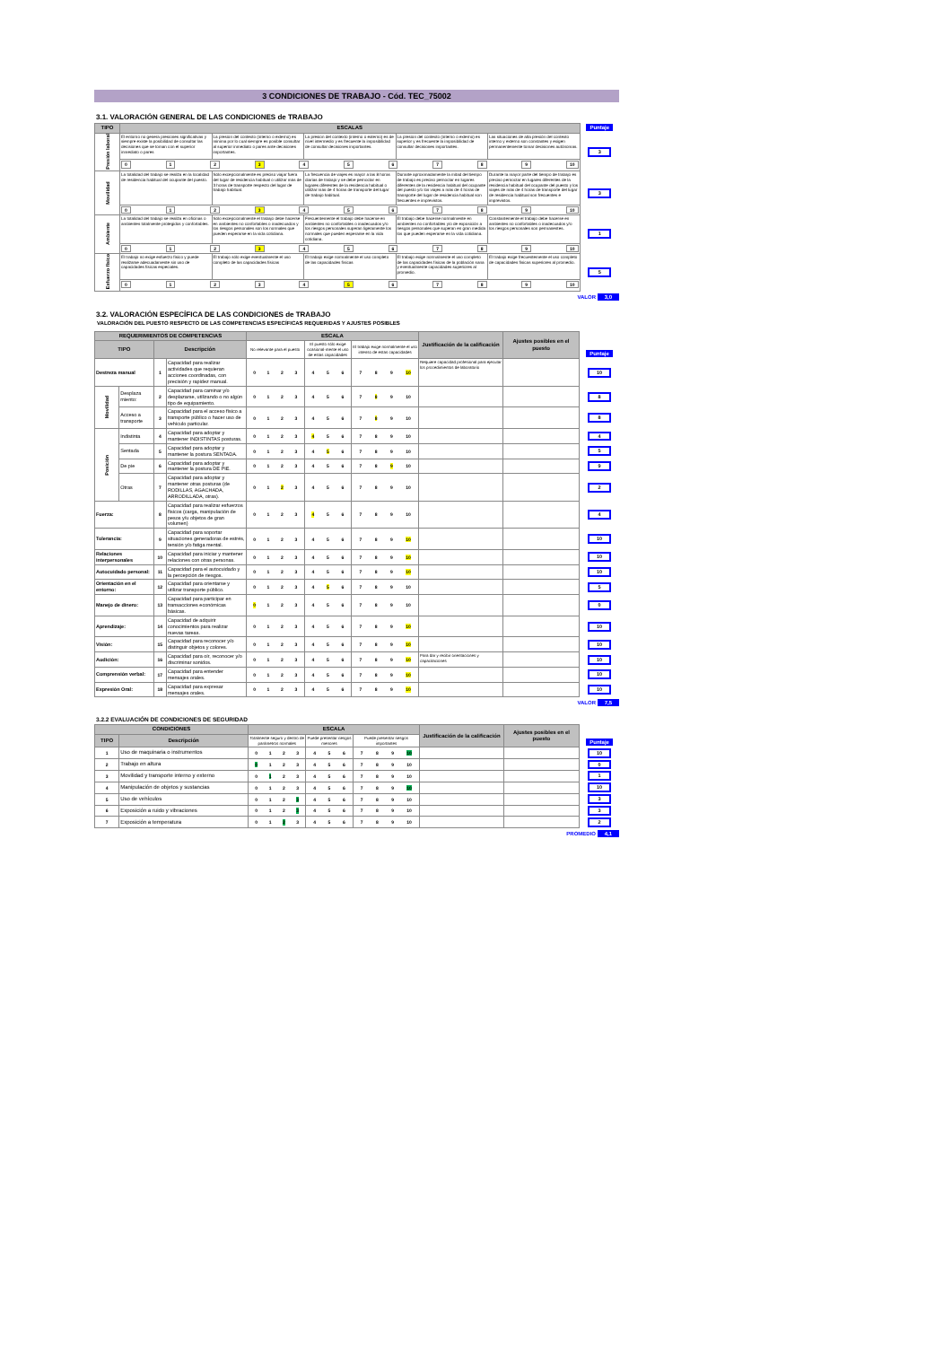3 CONDICIONES DE TRABAJO - Cód. TEC_75002
3.1. VALORACIÓN GENERAL DE LAS CONDICIONES de TRABAJO
| TIPO | ESCALAS | | | | | Puntaje |
| Presión laboral | El entorno no genera presiones significativas y siempre existe la posibilidad de consultar las decisiones que se toman con el superior inmediato o pares | La presion del contexto (interno o externo) es minima por lo cual siempre es posible consultar al superior inmediato o pares ante decisiones importantes. | La presion del contexto (interno o externo) es de nivel intermedio y es frecuente la imposibilidad de consultar decisiones importantes. | La presion del contexto (interno o externo) es superior y es frecuente la imposibilidad de consultar decisiones importantes. | Las situaciones de alta presión del contexto interno y externo son constantes y exigen permanentemente tomar decisiones autónomas. | 3 |
| | 0 1 2 3 4 5 6 7 8 9 10 | | | | | |
| Movilidad | La totalidad del trabajo se realiza en la localidad de residencia habitual del ocupante del puesto. | Sólo excepcionalmente es preciso viajar fuera del lugar de residencia habitual o utilizar más de 3 horas de transporte respecto del lugar de trabajo habitual. | La frecuencia de viajes es mayor a las 8 horas diarias de trabajo y se debe pernoctar en lugares diferentes de la residencia habitual o utilizar más de 4 horas de transporte del lugar de trabajo habitual. | Durante aproximadamente la mitad del tiempo de trabajo es preciso pernoctar en lugares diferentes de la residencia habitual del ocupante del puesto y/o los viajes a más de 4 horas de transporte del lugar de residencia habitual son frecuentes e imprevistos. | Durante la mayor parte del tiempo de trabajo es preciso pernoctar en lugares diferentes de la residencia habitual del ocupante del puesto y los viajes de más de 4 horas de transporte del lugar de residencia habitual son frecuentes e imprevistos. | 3 |
| | 0 1 2 3 4 5 6 7 8 9 10 | | | | | |
| Ambiente | La totalidad del trabajo se realiza en oficinas o ambientes totalmente protegidos y confortables. | Sólo excepcionalmente el trabajo debe hacerse en ambientes no confortables o inadecuados y los riesgos personales son los normales que pueden esperarse en la vida cotidiana. | Frecuentemente el trabajo debe hacerse en ambientes no confortables o inadecuados y/o los riesgos personales superan ligeramente los normales que pueden esperarse en la vida cotidiana. | El trabajo debe hacerse normalmente en ambientes no confortables y/o de exposición a riesgos personales que superan en gran medida los que pueden esperarse en la vida cotidiana. | Constantemente el trabajo debe hacerse en ambientes no confortables o inadecuados y/o los riesgos personales son permanentes. | 1 |
| | 0 1 2 3 4 5 6 7 8 9 10 | | | | | |
| Esfuerzo físico | El trabajo no exige esfuerzo físico y puede realizarse adecuadamente sin uso de capacidades físicas especiales. | El trabajo sólo exige eventualmente el uso completo de las capacidades físicas | El trabajo exige normalmente el uso completo de las capacidades físicas | El trabajo exige normalmente el uso completo de las capacidades físicas de la población sana y eventualmente capacidades superiores al promedio. | El trabajo exige frecuentemente el uso completo de capacidades físicas superiores al promedio. | 5 |
| | 0 1 2 3 4 5 6 7 8 9 10 | | | | | |
VALOR 3,0
3.2. VALORACIÓN ESPECÍFICA DE LAS CONDICIONES de TRABAJO
VALORACIÓN DEL PUESTO RESPECTO DE LAS COMPETENCIAS ESPECÍFICAS REQUERIDAS Y AJUSTES POSIBLES
| REQUERIMIENTOS DE COMPETENCIAS | | | | ESCALA | | | Justificación de la calificación | Ajustes posibles en el puesto | Puntaje |
| TIPO | | Descripción | | No relevante para el puesto | El puesto sólo exige ocasional-mente el uso de estas capacidades | El trabajo exige normalmente el uso intenso de estas capacidades | | | |
| Destreza manual | | 1 | Capacidad para realizar actividades que requieran acciones coordinadas, con precisión y rapidez manual. | 0 1 2 3 | 4 5 6 | 7 8 9 10 | Requiere capacidad profesional para ejecutar los procedimientos de laboratorio | | 10 |
| Movilidad | Desplaza miento: | 2 | Capacidad para caminar y/o desplazarse, utilizando o no algún tipo de equipamiento. | 0 1 2 3 | 4 5 6 | 7 8 9 10 | | | 8 |
| | Acceso a transporte | 3 | Capacidad para el acceso físico a transporte público o hacer uso de vehículo particular. | 0 1 2 3 | 4 5 6 | 7 8 9 10 | | | 8 |
| Posición | Indistinta | 4 | Capacidad para adoptar y mantener INDISTINTAS posturas. | 0 1 2 3 | 4 5 6 | 7 8 9 10 | | | 4 |
| | Sentada | 5 | Capacidad para adoptar y mantener la postura SENTADA. | 0 1 2 3 | 4 5 6 | 7 8 9 10 | | | 5 |
| | De pie | 6 | Capacidad para adoptar y mantener la postura DE PIE. | 0 1 2 3 | 4 5 6 | 7 8 9 10 | | | 9 |
| | Otras | 7 | Capacidad para adoptar y mantener otras posturas (de RODILLAS, AGACHADA, ARRODILLADA, otras). | 0 1 2 3 | 4 5 6 | 7 8 9 10 | | | 2 |
| Fuerza: | | 8 | Capacidad para realizar esfuerzos físicos (carga, manipulación de pesos y/u objetos de gran volumen) | 0 1 2 3 | 4 5 6 | 7 8 9 10 | | | 4 |
| Tolerancia: | | 9 | Capacidad para soportar situaciones generadoras de estrés, tensión y/o fatiga mental. | 0 1 2 3 | 4 5 6 | 7 8 9 10 | | | 10 |
| Relaciones interpersonales | | 10 | Capacidad para iniciar y mantener relaciones con otras personas. | 0 1 2 3 | 4 5 6 | 7 8 9 10 | | | 10 |
| Autocuidado personal: | | 11 | Capacidad para el autocuidado y la percepción de riesgos. | 0 1 2 3 | 4 5 6 | 7 8 9 10 | | | 10 |
| Orientación en el entorno: | | 12 | Capacidad para orientarse y utilizar transporte público. | 0 1 2 3 | 4 5 6 | 7 8 9 10 | | | 5 |
| Manejo de dinero: | | 13 | Capacidad para participar en transacciones económicas básicas. | 0 1 2 3 | 4 5 6 | 7 8 9 10 | | | 0 |
| Aprendizaje: | | 14 | Capacidad de adquirir conocimientos para realizar nuevas tareas. | 0 1 2 3 | 4 5 6 | 7 8 9 10 | | | 10 |
| Visión: | | 15 | Capacidad para reconocer y/o distinguir objetos y colores. | 0 1 2 3 | 4 5 6 | 7 8 9 10 | | | 10 |
| Audición: | | 16 | Capacidad para oír, reconocer y/o discriminar sonidos. | 0 1 2 3 | 4 5 6 | 7 8 9 10 | Para dar y recibir orientaciones y capacitaciones | | 10 |
| Comprensión verbal: | | 17 | Capacidad para entender mensajes orales. | 0 1 2 3 | 4 5 6 | 7 8 9 10 | | | 10 |
| Expresión Oral: | | 18 | Capacidad para expresar mensajes orales. | 0 1 2 3 | 4 5 6 | 7 8 9 10 | | | 10 |
VALOR 7,5
3.2.2 EVALUACIÓN DE CONDICIONES DE SEGURIDAD
| CONDICIONES | | ESCALA | | | Justificación de la calificación | Ajustes posibles en el puesto | Puntaje |
| TIPO | Descripción | Totalmente seguro y dentro de parámetros normales | Puede presentar riesgos menores | Puede presentar riesgos importantes | | | |
| 1 | Uso de maquinaria o instrumentos | 0 1 2 3 | 4 5 6 | 7 8 9 10 | | | 10 |
| 2 | Trabajo en altura | 0 1 2 3 | 4 5 6 | 7 8 9 10 | | | 0 |
| 3 | Movilidad y transporte interno y externo | 0 1 2 3 | 4 5 6 | 7 8 9 10 | | | 1 |
| 4 | Manipulación de objetos y sustancias | 0 1 2 3 | 4 5 6 | 7 8 9 10 | | | 10 |
| 5 | Uso de vehículos | 0 1 2 3 | 4 5 6 | 7 8 9 10 | | | 3 |
| 6 | Exposición a ruido y vibraciones | 0 1 2 3 | 4 5 6 | 7 8 9 10 | | | 3 |
| 7 | Exposición a temperatura | 0 1 2 3 | 4 5 6 | 7 8 9 10 | | | 2 |
PROMEDIO 4,1